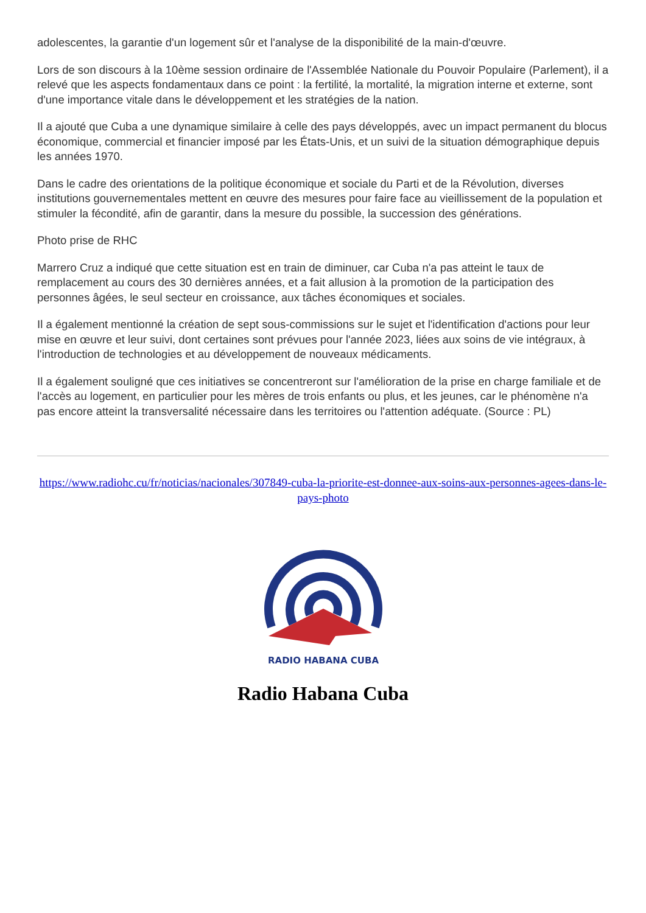adolescentes, la garantie d'un logement sûr et l'analyse de la disponibilité de la main-d'œuvre.
Lors de son discours à la 10ème session ordinaire de l'Assemblée Nationale du Pouvoir Populaire (Parlement), il a relevé que les aspects fondamentaux dans ce point : la fertilité, la mortalité, la migration interne et externe, sont d'une importance vitale dans le développement et les stratégies de la nation.
Il a ajouté que Cuba a une dynamique similaire à celle des pays développés, avec un impact permanent du blocus économique, commercial et financier imposé par les États-Unis, et un suivi de la situation démographique depuis les années 1970.
Dans le cadre des orientations de la politique économique et sociale du Parti et de la Révolution, diverses institutions gouvernementales mettent en œuvre des mesures pour faire face au vieillissement de la population et stimuler la fécondité, afin de garantir, dans la mesure du possible, la succession des générations.
Photo prise de RHC
Marrero Cruz a indiqué que cette situation est en train de diminuer, car Cuba n'a pas atteint le taux de remplacement au cours des 30 dernières années, et a fait allusion à la promotion de la participation des personnes âgées, le seul secteur en croissance, aux tâches économiques et sociales.
Il a également mentionné la création de sept sous-commissions sur le sujet et l'identification d'actions pour leur mise en œuvre et leur suivi, dont certaines sont prévues pour l'année 2023, liées aux soins de vie intégraux, à l'introduction de technologies et au développement de nouveaux médicaments.
Il a également souligné que ces initiatives se concentreront sur l'amélioration de la prise en charge familiale et de l'accès au logement, en particulier pour les mères de trois enfants ou plus, et les jeunes, car le phénomène n'a pas encore atteint la transversalité nécessaire dans les territoires ou l'attention adéquate. (Source : PL)
https://www.radiohc.cu/fr/noticias/nacionales/307849-cuba-la-priorite-est-donnee-aux-soins-aux-personnes-agees-dans-le-pays-photo
RADIO HABANA CUBA
Radio Habana Cuba